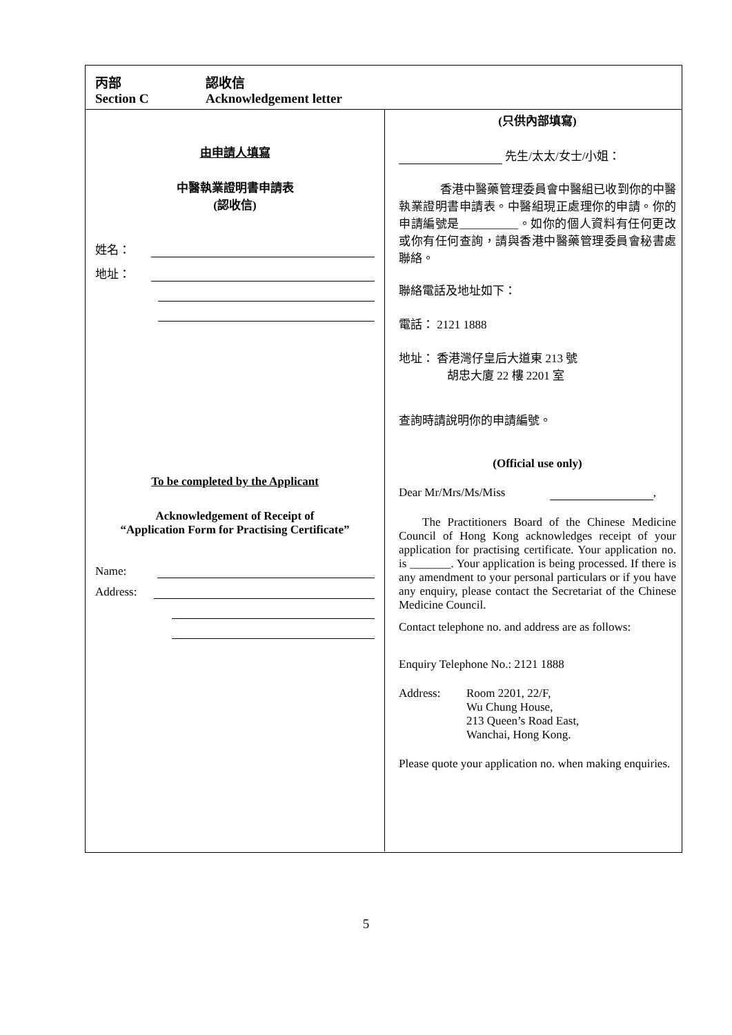丙部 認收信
Section C Acknowledgement letter
由申請人填寫
中醫執業證明書申請表
(認收信)
姓名：
地址：
To be completed by the Applicant
Acknowledgement of Receipt of
“Application Form for Practising Certificate”
Name:
Address:
(只供內部填寫)
先生/太太/女士/小姐：
香港中醫藥管理委員會中醫組已收到你的中醫執業證明書申請表。中醫組現正處理你的申請。你的申請編號是__________。如你的個人資料有任何更改或你有任何查詢，請與香港中醫藥管理委員會秘書處聯絡。
聯絡電話及地址如下：
電話： 2121 1888
地址： 香港灣仔皇后大道東 213 號
胡忠大廈 22 樓 2201 室
查詢時請說明你的申請編號。
(Official use only)
Dear Mr/Mrs/Ms/Miss ,
The Practitioners Board of the Chinese Medicine Council of Hong Kong acknowledges receipt of your application for practising certificate. Your application no. is _______. Your application is being processed. If there is any amendment to your personal particulars or if you have any enquiry, please contact the Secretariat of the Chinese Medicine Council.
Contact telephone no. and address are as follows:
Enquiry Telephone No.: 2121 1888
Address: Room 2201, 22/F,
Wu Chung House,
213 Queen’s Road East,
Wanchai, Hong Kong.
Please quote your application no. when making enquiries.
5